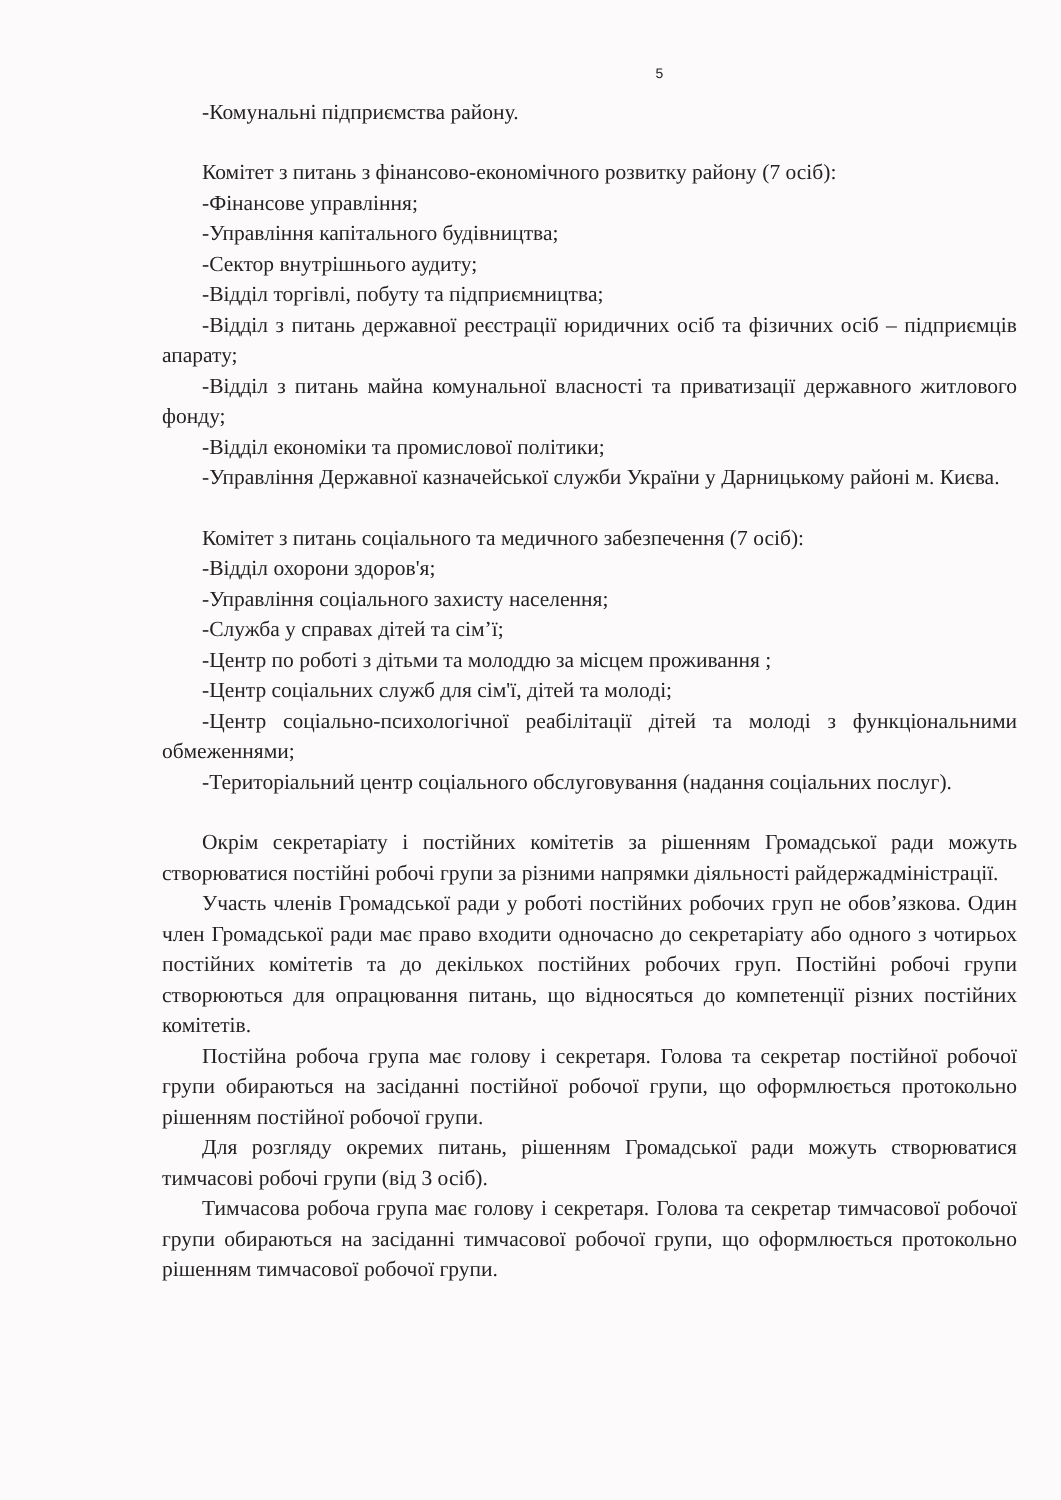5
-Комунальні підприємства району.
Комітет з питань з фінансово-економічного розвитку району (7 осіб):
-Фінансове управління;
-Управління капітального будівництва;
-Сектор внутрішнього аудиту;
-Відділ торгівлі, побуту та підприємництва;
-Відділ з питань державної реєстрації юридичних осіб та фізичних осіб – підприємців апарату;
-Відділ з питань майна комунальної власності та приватизації державного житлового фонду;
-Відділ економіки та промислової політики;
-Управління Державної казначейської служби України у Дарницькому районі м. Києва.
Комітет з питань соціального та медичного забезпечення (7 осіб):
-Відділ охорони здоров'я;
-Управління соціального захисту населення;
-Служба у справах дітей та сім’ї;
-Центр по роботі з дітьми та молоддю за місцем проживання ;
-Центр соціальних служб для сім'ї, дітей та молоді;
-Центр соціально-психологічної реабілітації дітей та молоді з функціональними обмеженнями;
-Територіальний центр соціального обслуговування (надання соціальних послуг).
Окрім секретаріату і постійних комітетів за рішенням Громадської ради можуть створюватися постійні робочі групи за різними напрямки діяльності райдержадміністрації.
Участь членів Громадської ради у роботі постійних робочих груп не обов’язкова. Один член Громадської ради має право входити одночасно до секретаріату або одного з чотирьох постійних комітетів та до декількох постійних робочих груп. Постійні робочі групи створюються для опрацювання питань, що відносяться до компетенції різних постійних комітетів.
Постійна робоча група має голову і секретаря. Голова та секретар постійної робочої групи обираються на засіданні постійної робочої групи, що оформлюється протокольно рішенням постійної робочої групи.
Для розгляду окремих питань, рішенням Громадської ради можуть створюватися тимчасові робочі групи (від 3 осіб).
Тимчасова робоча група має голову і секретаря. Голова та секретар тимчасової робочої групи обираються на засіданні тимчасової робочої групи, що оформлюється протокольно рішенням тимчасової робочої групи.